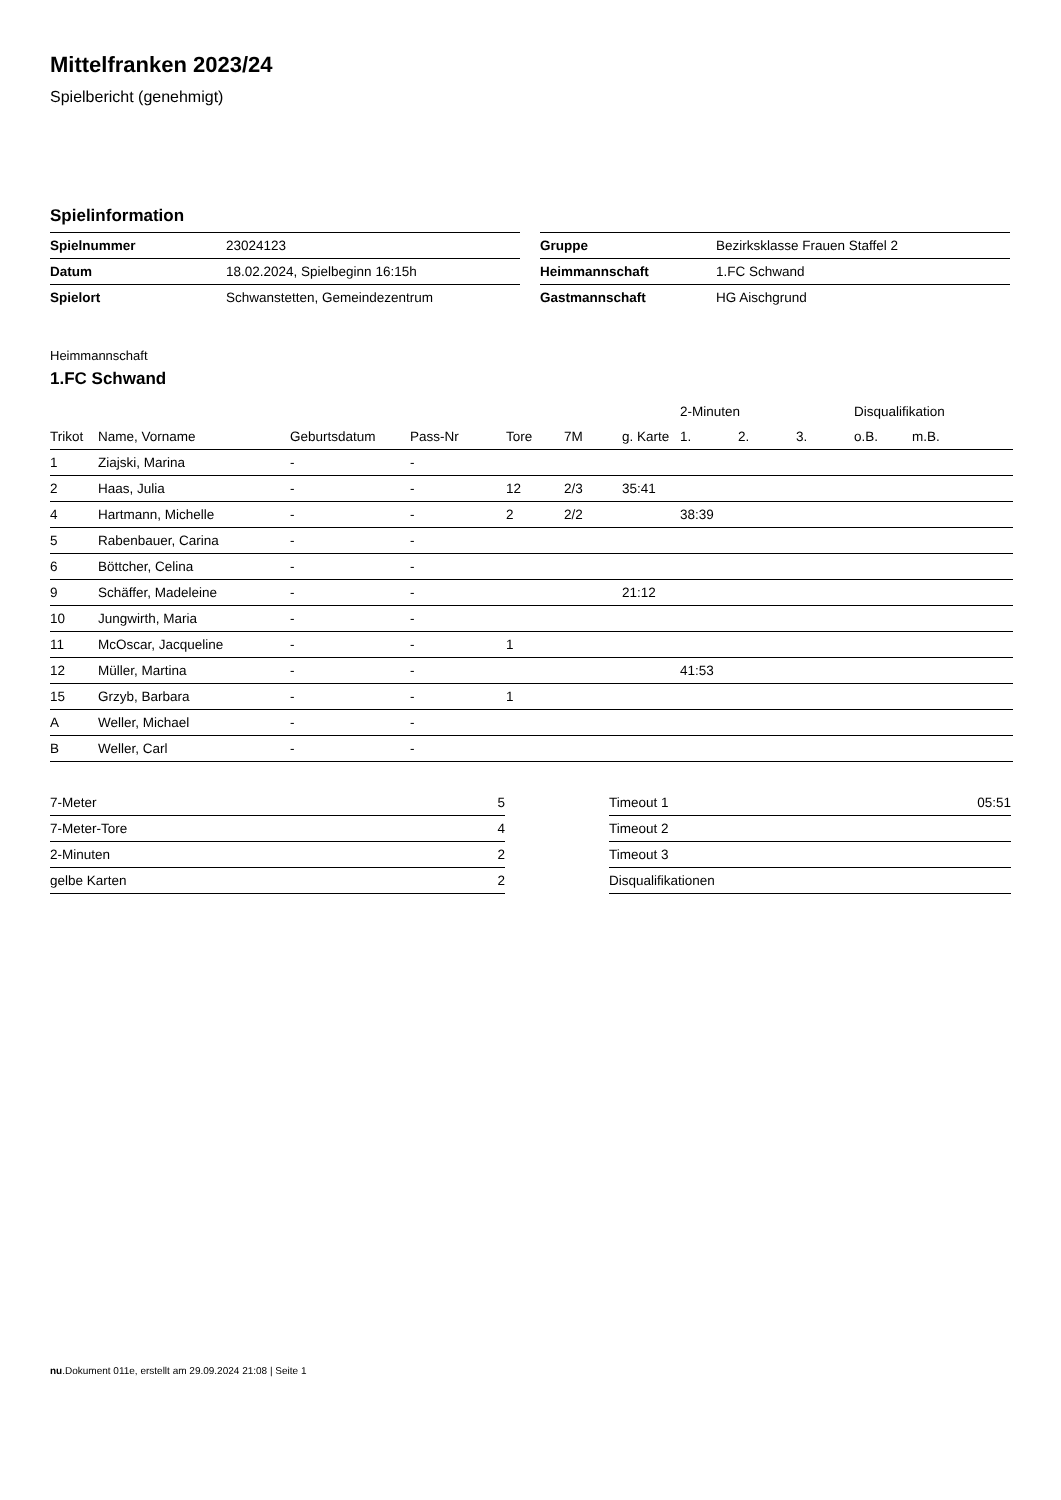Mittelfranken 2023/24
Spielbericht (genehmigt)
Spielinformation
| Spielnummer | 23024123 |
| Datum | 18.02.2024, Spielbeginn 16:15h |
| Spielort | Schwanstetten, Gemeindezentrum |
| Gruppe | Bezirksklasse Frauen Staffel 2 |
| Heimmannschaft | 1.FC Schwand |
| Gastmannschaft | HG Aischgrund |
Heimmannschaft
1.FC Schwand
| | | | | | | | 2-Minuten | | | Disqualifikation | |
| --- | --- | --- | --- | --- | --- | --- | --- | --- | --- | --- | --- |
| Trikot | Name, Vorname | Geburtsdatum | Pass-Nr | Tore | 7M | g. Karte | 1. | 2. | 3. | o.B. | m.B. |
| 1 | Ziajski, Marina | - | - | | | | | | | | |
| 2 | Haas, Julia | - | - | 12 | 2/3 | 35:41 | | | | | |
| 4 | Hartmann, Michelle | - | - | 2 | 2/2 | | 38:39 | | | | |
| 5 | Rabenbauer, Carina | - | - | | | | | | | | |
| 6 | Böttcher, Celina | - | - | | | | | | | | |
| 9 | Schäffer, Madeleine | - | - | | | 21:12 | | | | | |
| 10 | Jungwirth, Maria | - | - | | | | | | | | |
| 11 | McOscar, Jacqueline | - | - | 1 | | | | | | | |
| 12 | Müller, Martina | - | - | | | | 41:53 | | | | |
| 15 | Grzyb, Barbara | - | - | 1 | | | | | | | |
| A | Weller, Michael | - | - | | | | | | | | |
| B | Weller, Carl | - | - | | | | | | | | |
| 7-Meter | 5 |
| 7-Meter-Tore | 4 |
| 2-Minuten | 2 |
| gelbe Karten | 2 |
| Timeout 1 | 05:51 |
| Timeout 2 | |
| Timeout 3 | |
| Disqualifikationen | |
nu.Dokument 011e, erstellt am 29.09.2024 21:08 | Seite 1